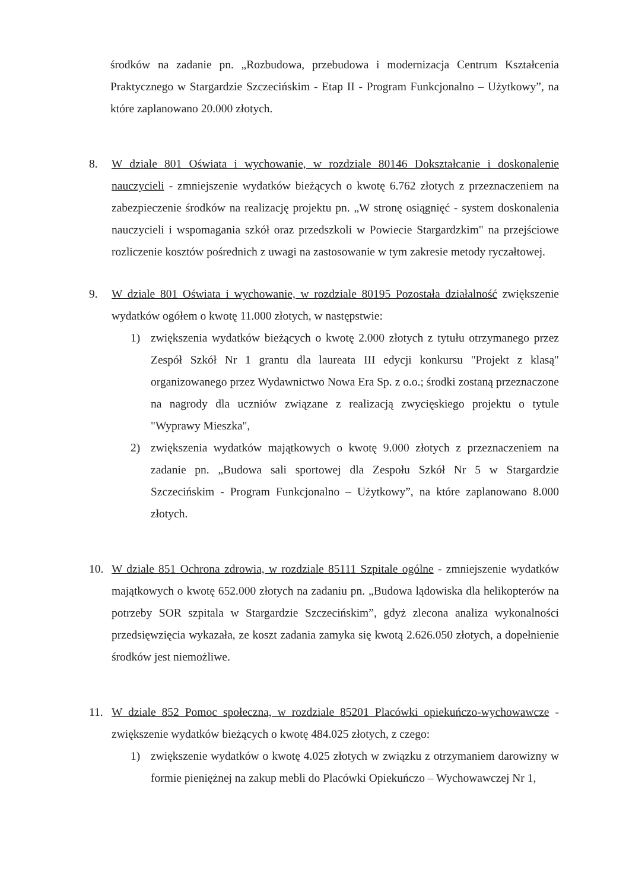środków na zadanie pn. „Rozbudowa, przebudowa i modernizacja Centrum Kształcenia Praktycznego w Stargardzie Szczecińskim - Etap II - Program Funkcjonalno – Użytkowy”, na które zaplanowano 20.000 złotych.
8. W dziale 801 Oświata i wychowanie, w rozdziale 80146 Dokształcanie i doskonalenie nauczycieli - zmniejszenie wydatków bieżących o kwotę 6.762 złotych z przeznaczeniem na zabezpieczenie środków na realizację projektu pn. „W stronę osiągnięć - system doskonalenia nauczycieli i wspomagania szkół oraz przedszkoli w Powiecie Stargardzkim" na przejściowe rozliczenie kosztów pośrednich z uwagi na zastosowanie w tym zakresie metody ryczałtowej.
9. W dziale 801 Oświata i wychowanie, w rozdziale 80195 Pozostała działalność zwiększenie wydatków ogółem o kwotę 11.000 złotych, w następstwie:
1) zwiększenia wydatków bieżących o kwotę 2.000 złotych z tytułu otrzymanego przez Zespół Szkół Nr 1 grantu dla laureata III edycji konkursu "Projekt z klasą" organizowanego przez Wydawnictwo Nowa Era Sp. z o.o.; środki zostaną przeznaczone na nagrody dla uczniów związane z realizacją zwycięskiego projektu o tytule "Wyprawy Mieszka",
2) zwiększenia wydatków majątkowych o kwotę 9.000 złotych z przeznaczeniem na zadanie pn. „Budowa sali sportowej dla Zespołu Szkół Nr 5 w Stargardzie Szczecińskim - Program Funkcjonalno – Użytkowy”, na które zaplanowano 8.000 złotych.
10. W dziale 851 Ochrona zdrowia, w rozdziale 85111 Szpitale ogólne - zmniejszenie wydatków majątkowych o kwotę 652.000 złotych na zadaniu pn. „Budowa lądowiska dla helikopterów na potrzeby SOR szpitala w Stargardzie Szczecińskim”, gdyż zlecona analiza wykonalności przedsięwzięcia wykazała, ze koszt zadania zamyka się kwotą 2.626.050 złotych, a dopełnienie środków jest niemożliwe.
11. W dziale 852 Pomoc społeczna, w rozdziale 85201 Placówki opiekuńczo-wychowawcze - zwiększenie wydatków bieżących o kwotę 484.025 złotych, z czego:
1) zwiększenie wydatków o kwotę 4.025 złotych w związku z otrzymaniem darowizny w formie pieniężnej na zakup mebli do Placówki Opiekuńczo – Wychowawczej Nr 1,